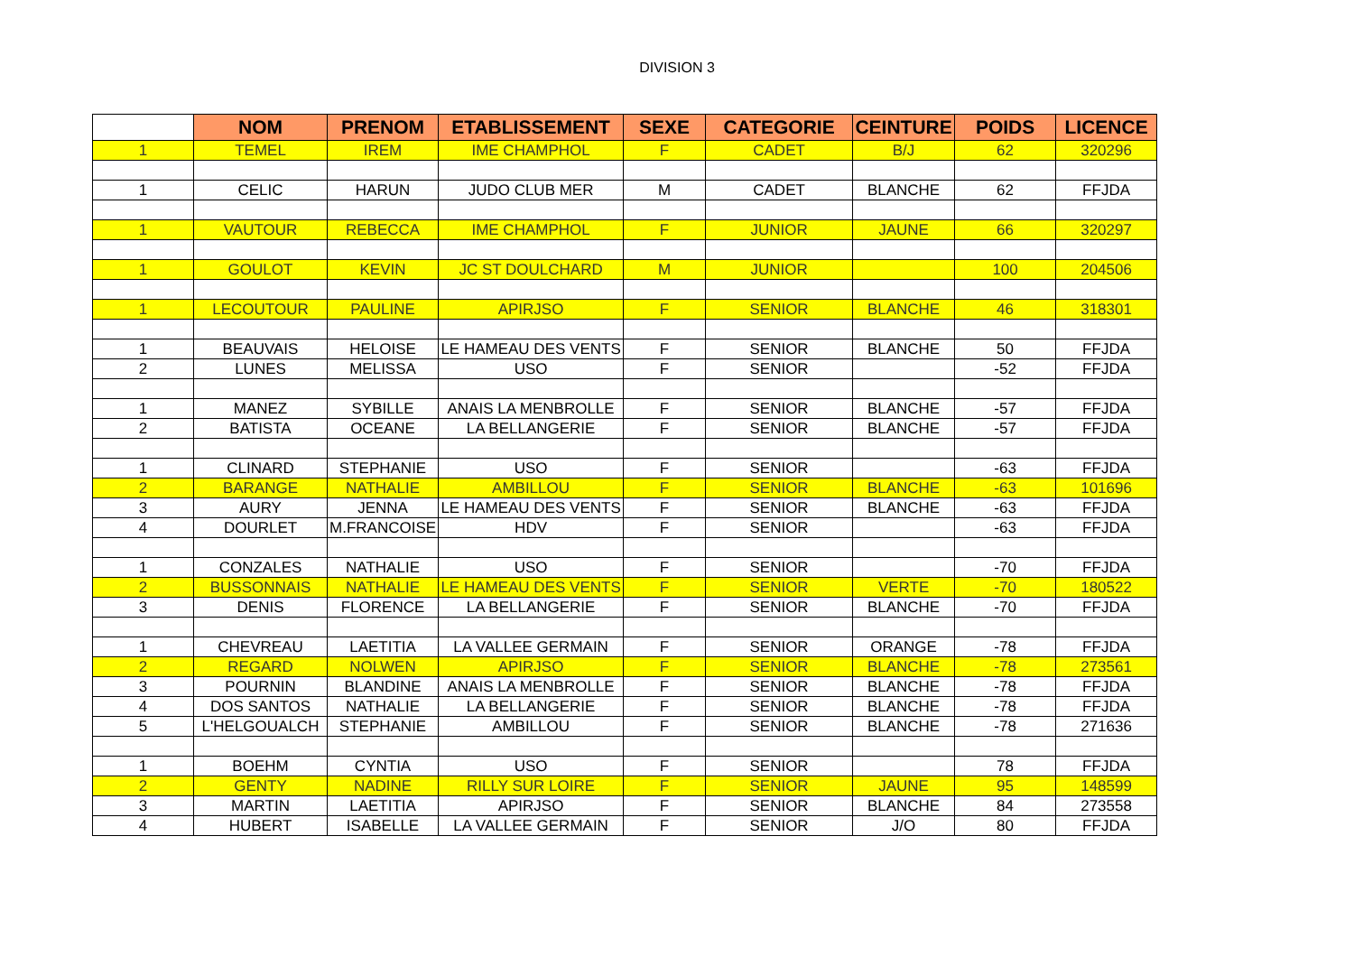DIVISION 3
| | NOM | PRENOM | ETABLISSEMENT | SEXE | CATEGORIE | CEINTURE | POIDS | LICENCE |
| --- | --- | --- | --- | --- | --- | --- | --- | --- |
| 1 | TEMEL | IREM | IME CHAMPHOL | F | CADET | B/J | 62 | 320296 |
| 1 | CELIC | HARUN | JUDO CLUB MER | M | CADET | BLANCHE | 62 | FFJDA |
| 1 | VAUTOUR | REBECCA | IME CHAMPHOL | F | JUNIOR | JAUNE | 66 | 320297 |
| 1 | GOULOT | KEVIN | JC ST DOULCHARD | M | JUNIOR | | 100 | 204506 |
| 1 | LECOUTOUR | PAULINE | APIRJSO | F | SENIOR | BLANCHE | 46 | 318301 |
| 1 | BEAUVAIS | HELOISE | LE HAMEAU DES VENTS | F | SENIOR | BLANCHE | 50 | FFJDA |
| 2 | LUNES | MELISSA | USO | F | SENIOR | | -52 | FFJDA |
| 1 | MANEZ | SYBILLE | ANAIS LA MENBROLLE | F | SENIOR | BLANCHE | -57 | FFJDA |
| 2 | BATISTA | OCEANE | LA BELLANGERIE | F | SENIOR | BLANCHE | -57 | FFJDA |
| 1 | CLINARD | STEPHANIE | USO | F | SENIOR | | -63 | FFJDA |
| 2 | BARANGE | NATHALIE | AMBILLOU | F | SENIOR | BLANCHE | -63 | 101696 |
| 3 | AURY | JENNA | LE HAMEAU DES VENTS | F | SENIOR | BLANCHE | -63 | FFJDA |
| 4 | DOURLET | M.FRANCOISE | HDV | F | SENIOR | | -63 | FFJDA |
| 1 | CONZALES | NATHALIE | USO | F | SENIOR | | -70 | FFJDA |
| 2 | BUSSONNAIS | NATHALIE | LE HAMEAU DES VENTS | F | SENIOR | VERTE | -70 | 180522 |
| 3 | DENIS | FLORENCE | LA BELLANGERIE | F | SENIOR | BLANCHE | -70 | FFJDA |
| 1 | CHEVREAU | LAETITIA | LA VALLEE GERMAIN | F | SENIOR | ORANGE | -78 | FFJDA |
| 2 | REGARD | NOLWEN | APIRJSO | F | SENIOR | BLANCHE | -78 | 273561 |
| 3 | POURNIN | BLANDINE | ANAIS LA MENBROLLE | F | SENIOR | BLANCHE | -78 | FFJDA |
| 4 | DOS SANTOS | NATHALIE | LA BELLANGERIE | F | SENIOR | BLANCHE | -78 | FFJDA |
| 5 | L'HELGOUALCH | STEPHANIE | AMBILLOU | F | SENIOR | BLANCHE | -78 | 271636 |
| 1 | BOEHM | CYNTIA | USO | F | SENIOR | | 78 | FFJDA |
| 2 | GENTY | NADINE | RILLY SUR LOIRE | F | SENIOR | JAUNE | 95 | 148599 |
| 3 | MARTIN | LAETITIA | APIRJSO | F | SENIOR | BLANCHE | 84 | 273558 |
| 4 | HUBERT | ISABELLE | LA VALLEE GERMAIN | F | SENIOR | J/O | 80 | FFJDA |